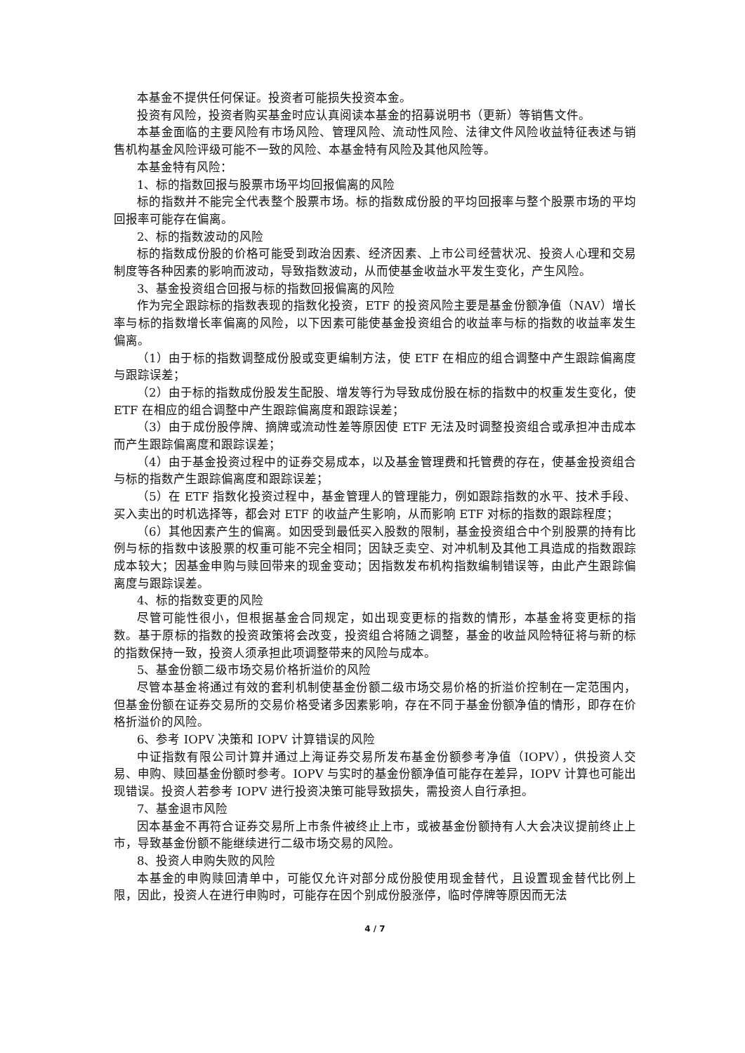本基金不提供任何保证。投资者可能损失投资本金。
投资有风险，投资者购买基金时应认真阅读本基金的招募说明书（更新）等销售文件。
本基金面临的主要风险有市场风险、管理风险、流动性风险、法律文件风险收益特征表述与销售机构基金风险评级可能不一致的风险、本基金特有风险及其他风险等。
本基金特有风险：
1、标的指数回报与股票市场平均回报偏离的风险
标的指数并不能完全代表整个股票市场。标的指数成份股的平均回报率与整个股票市场的平均回报率可能存在偏离。
2、标的指数波动的风险
标的指数成份股的价格可能受到政治因素、经济因素、上市公司经营状况、投资人心理和交易制度等各种因素的影响而波动，导致指数波动，从而使基金收益水平发生变化，产生风险。
3、基金投资组合回报与标的指数回报偏离的风险
作为完全跟踪标的指数表现的指数化投资，ETF 的投资风险主要是基金份额净值（NAV）增长率与标的指数增长率偏离的风险，以下因素可能使基金投资组合的收益率与标的指数的收益率发生偏离。
（1）由于标的指数调整成份股或变更编制方法，使 ETF 在相应的组合调整中产生跟踪偏离度与跟踪误差；
（2）由于标的指数成份股发生配股、增发等行为导致成份股在标的指数中的权重发生变化，使 ETF 在相应的组合调整中产生跟踪偏离度和跟踪误差；
（3）由于成份股停牌、摘牌或流动性差等原因使 ETF 无法及时调整投资组合或承担冲击成本而产生跟踪偏离度和跟踪误差；
（4）由于基金投资过程中的证券交易成本，以及基金管理费和托管费的存在，使基金投资组合与标的指数产生跟踪偏离度和跟踪误差；
（5）在 ETF 指数化投资过程中，基金管理人的管理能力，例如跟踪指数的水平、技术手段、买入卖出的时机选择等，都会对 ETF 的收益产生影响，从而影响 ETF 对标的指数的跟踪程度；
（6）其他因素产生的偏离。如因受到最低买入股数的限制，基金投资组合中个别股票的持有比例与标的指数中该股票的权重可能不完全相同；因缺乏卖空、对冲机制及其他工具造成的指数跟踪成本较大；因基金申购与赎回带来的现金变动；因指数发布机构指数编制错误等，由此产生跟踪偏离度与跟踪误差。
4、标的指数变更的风险
尽管可能性很小，但根据基金合同规定，如出现变更标的指数的情形，本基金将变更标的指数。基于原标的指数的投资政策将会改变，投资组合将随之调整，基金的收益风险特征将与新的标的指数保持一致，投资人须承担此项调整带来的风险与成本。
5、基金份额二级市场交易价格折溢价的风险
尽管本基金将通过有效的套利机制使基金份额二级市场交易价格的折溢价控制在一定范围内，但基金份额在证券交易所的交易价格受诸多因素影响，存在不同于基金份额净值的情形，即存在价格折溢价的风险。
6、参考 IOPV 决策和 IOPV 计算错误的风险
中证指数有限公司计算并通过上海证券交易所发布基金份额参考净值（IOPV），供投资人交易、申购、赎回基金份额时参考。IOPV 与实时的基金份额净值可能存在差异，IOPV 计算也可能出现错误。投资人若参考 IOPV 进行投资决策可能导致损失，需投资人自行承担。
7、基金退市风险
因本基金不再符合证券交易所上市条件被终止上市，或被基金份额持有人大会决议提前终止上市，导致基金份额不能继续进行二级市场交易的风险。
8、投资人申购失败的风险
本基金的申购赎回清单中，可能仅允许对部分成份股使用现金替代，且设置现金替代比例上限，因此，投资人在进行申购时，可能存在因个别成份股涨停，临时停牌等原因而无法
4 / 7